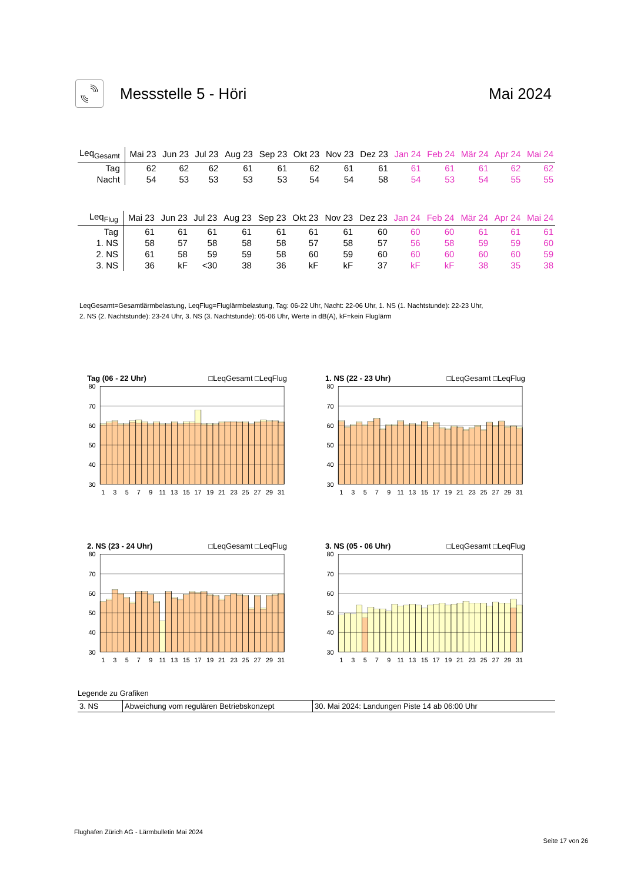Messstelle 5 - Höri Mai 2024
| Leq<sub>Gesamt</sub> | Mai 23 | Jun 23 | Jul 23 | Aug 23 | Sep 23 | Okt 23 | Nov 23 | Dez 23 | Jan 24 | Feb 24 | Mär 24 | Apr 24 | Mai 24 |
| --- | --- | --- | --- | --- | --- | --- | --- | --- | --- | --- | --- | --- | --- |
| Tag | 62 | 62 | 62 | 61 | 61 | 62 | 61 | 61 | 61 | 61 | 61 | 62 | 62 |
| Nacht | 54 | 53 | 53 | 53 | 53 | 54 | 54 | 58 | 54 | 53 | 54 | 55 | 55 |
| Leq<sub>Flug</sub> | Mai 23 | Jun 23 | Jul 23 | Aug 23 | Sep 23 | Okt 23 | Nov 23 | Dez 23 | Jan 24 | Feb 24 | Mär 24 | Apr 24 | Mai 24 |
| --- | --- | --- | --- | --- | --- | --- | --- | --- | --- | --- | --- | --- | --- |
| Tag | 61 | 61 | 61 | 61 | 61 | 61 | 61 | 60 | 60 | 60 | 61 | 61 | 61 |
| 1. NS | 58 | 57 | 58 | 58 | 58 | 57 | 58 | 57 | 56 | 58 | 59 | 59 | 60 |
| 2. NS | 61 | 58 | 59 | 59 | 58 | 60 | 59 | 60 | 60 | 60 | 60 | 60 | 59 |
| 3. NS | 36 | kF | <30 | 38 | 36 | kF | kF | 37 | kF | kF | 38 | 35 | 38 |
LeqGesamt=Gesamtlärmbelastung, LeqFlug=Fluglärmbelastung, Tag: 06-22 Uhr, Nacht: 22-06 Uhr, 1. NS (1. Nachtstunde): 22-23 Uhr,
2. NS (2. Nachtstunde): 23-24 Uhr, 3. NS (3. Nachtstunde): 05-06 Uhr, Werte in dB(A), kF=kein Fluglärm
Tag (06 - 22 Uhr) □LeqGesamt □LeqFlug
80
70
60
50
40
30
1
3
5
7
9
11
13
15
17
19
21
23
25
27
29
31
1. NS (22 - 23 Uhr) □LeqGesamt □LeqFlug
80
70
60
50
40
30
1
3
5
7
9
11
13
15
17
19
21
23
25
27
29
31
2. NS (23 - 24 Uhr) □LeqGesamt □LeqFlug
80
70
60
50
40
30
1
3
5
7
9
11
13
15
17
19
21
23
25
27
29
31
3. NS (05 - 06 Uhr) □LeqGesamt □LeqFlug
80
70
60
50
40
30
1
3
5
7
9
11
13
15
17
19
21
23
25
27
29
31
Legende zu Grafiken
| 3. NS | Abweichung vom regulären Betriebskonzept | 30. Mai 2024: Landungen Piste 14 ab 06:00 Uhr |
Flughafen Zürich AG - Lärmbulletin Mai 2024
Seite 17 von 26